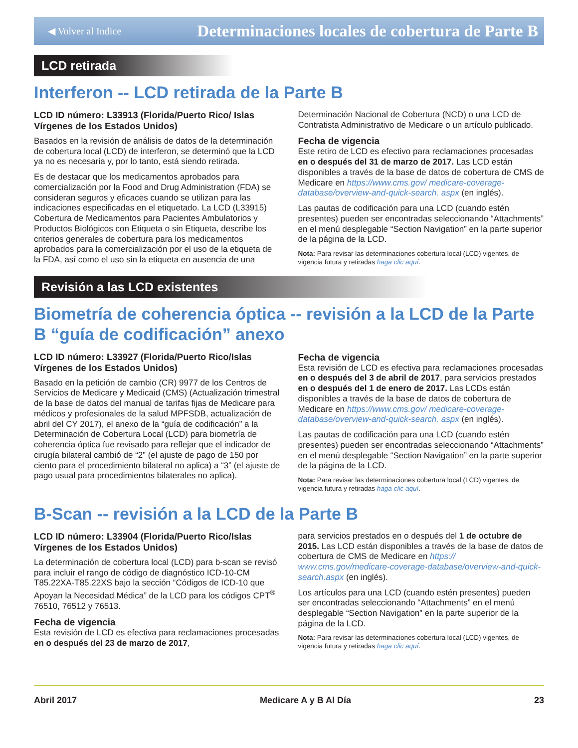◀ Volver al Indice Determinaciones locales de cobertura de Parte B
LCD retirada
Interferon -- LCD retirada de la Parte B
LCD ID número: L33913 (Florida/Puerto Rico/ Islas Vírgenes de los Estados Unidos)
Basados en la revisión de análisis de datos de la determinación de cobertura local (LCD) de interferon, se determinó que la LCD ya no es necesaria y, por lo tanto, está siendo retirada.
Es de destacar que los medicamentos aprobados para comercialización por la Food and Drug Administration (FDA) se consideran seguros y eficaces cuando se utilizan para las indicaciones especificadas en el etiquetado. La LCD (L33915) Cobertura de Medicamentos para Pacientes Ambulatorios y Productos Biológicos con Etiqueta o sin Etiqueta, describe los criterios generales de cobertura para los medicamentos aprobados para la comercialización por el uso de la etiqueta de la FDA, así como el uso sin la etiqueta en ausencia de una
Determinación Nacional de Cobertura (NCD) o una LCD de Contratista Administrativo de Medicare o un artículo publicado.
Fecha de vigencia
Este retiro de LCD es efectivo para reclamaciones procesadas en o después del 31 de marzo de 2017. Las LCD están disponibles a través de la base de datos de cobertura de CMS de Medicare en https://www.cms.gov/ medicare-coverage-database/overview-and-quick-search. aspx (en inglés).
Las pautas de codificación para una LCD (cuando estén presentes) pueden ser encontradas seleccionando “Attachments” en el menú desplegable “Section Navigation” en la parte superior de la página de la LCD.
Nota: Para revisar las determinaciones cobertura local (LCD) vigentes, de vigencia futura y retiradas haga clic aquí.
Revisión a las LCD existentes
Biometría de coherencia óptica -- revisión a la LCD de la Parte B “guía de codificación” anexo
LCD ID número: L33927 (Florida/Puerto Rico/Islas Vírgenes de los Estados Unidos)
Basado en la petición de cambio (CR) 9977 de los Centros de Servicios de Medicare y Medicaid (CMS) (Actualización trimestral de la base de datos del manual de tarifas fijas de Medicare para médicos y profesionales de la salud MPFSDB, actualización de abril del CY 2017), el anexo de la “guía de codificación” a la Determinación de Cobertura Local (LCD) para biometría de coherencia óptica fue revisado para reflejar que el indicador de cirugía bilateral cambió de “2” (el ajuste de pago de 150 por ciento para el procedimiento bilateral no aplica) a “3” (el ajuste de pago usual para procedimientos bilaterales no aplica).
Fecha de vigencia
Esta revisión de LCD es efectiva para reclamaciones procesadas en o después del 3 de abril de 2017, para servicios prestados en o después del 1 de enero de 2017. Las LCDs están disponibles a través de la base de datos de cobertura de Medicare en https://www.cms.gov/ medicare-coverage-database/overview-and-quick-search. aspx (en inglés).
Las pautas de codificación para una LCD (cuando estén presentes) pueden ser encontradas seleccionando “Attachments” en el menú desplegable “Section Navigation” en la parte superior de la página de la LCD.
Nota: Para revisar las determinaciones cobertura local (LCD) vigentes, de vigencia futura y retiradas haga clic aquí.
B-Scan -- revisión a la LCD de la Parte B
LCD ID número: L33904 (Florida/Puerto Rico/Islas Vírgenes de los Estados Unidos)
La determinación de cobertura local (LCD) para b-scan se revisó para incluir el rango de código de diagnóstico ICD-10-CM T85.22XA-T85.22XS bajo la sección “Códigos de ICD-10 que Apoyan la Necesidad Médica” de la LCD para los códigos CPT<sup>®</sup> 76510, 76512 y 76513.
Fecha de vigencia
Esta revisión de LCD es efectiva para reclamaciones procesadas en o después del 23 de marzo de 2017,
para servicios prestados en o después del 1 de octubre de 2015. Las LCD están disponibles a través de la base de datos de cobertura de CMS de Medicare en https:// www.cms.gov/medicare-coverage-database/overview-and-quick-search.aspx (en inglés).
Los artículos para una LCD (cuando estén presentes) pueden ser encontradas seleccionando “Attachments” en el menú desplegable “Section Navigation” en la parte superior de la página de la LCD.
Nota: Para revisar las determinaciones cobertura local (LCD) vigentes, de vigencia futura y retiradas haga clic aquí.
Abril 2017 Medicare A y B Al Día 23